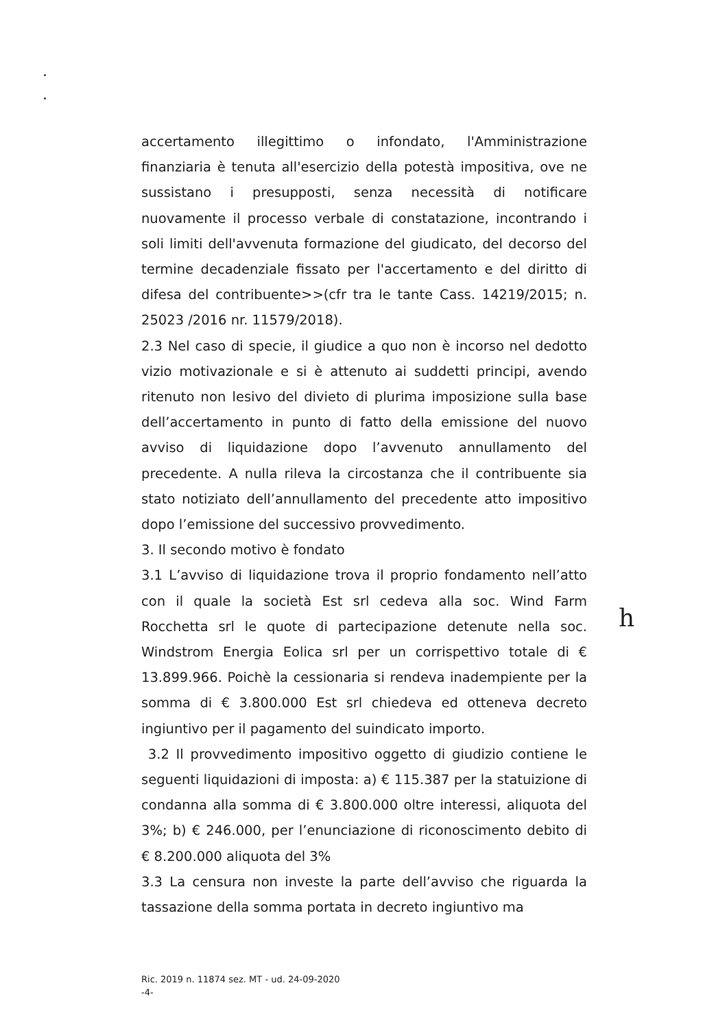accertamento illegittimo o infondato, l'Amministrazione finanziaria è tenuta all'esercizio della potestà impositiva, ove ne sussistano i presupposti, senza necessità di notificare nuovamente il processo verbale di constatazione, incontrando i soli limiti dell'avvenuta formazione del giudicato, del decorso del termine decadenziale fissato per l'accertamento e del diritto di difesa del contribuente>>(cfr tra le tante Cass. 14219/2015; n. 25023 /2016 nr. 11579/2018).
2.3 Nel caso di specie, il giudice a quo non è incorso nel dedotto vizio motivazionale e si è attenuto ai suddetti principi, avendo ritenuto non lesivo del divieto di plurima imposizione sulla base dell’accertamento in punto di fatto della emissione del nuovo avviso di liquidazione dopo l’avvenuto annullamento del precedente. A nulla rileva la circostanza che il contribuente sia stato notiziato dell’annullamento del precedente atto impositivo dopo l’emissione del successivo provvedimento.
3. Il secondo motivo è fondato
3.1 L’avviso di liquidazione trova il proprio fondamento nell’atto con il quale la società Est srl cedeva alla soc. Wind Farm Rocchetta srl le quote di partecipazione detenute nella soc. Windstrom Energia Eolica srl per un corrispettivo totale di € 13.899.966. Poichè la cessionaria si rendeva inadempiente per la somma di € 3.800.000 Est srl chiedeva ed otteneva decreto ingiuntivo per il pagamento del suindicato importo.
3.2 Il provvedimento impositivo oggetto di giudizio contiene le seguenti liquidazioni di imposta: a) € 115.387 per la statuizione di condanna alla somma di € 3.800.000 oltre interessi, aliquota del 3%; b) € 246.000, per l’enunciazione di riconoscimento debito di € 8.200.000 aliquota del 3%
3.3 La censura non investe la parte dell’avviso che riguarda la tassazione della somma portata in decreto ingiuntivo ma
h
Ric. 2019 n. 11874 sez. MT - ud. 24-09-2020
-4-